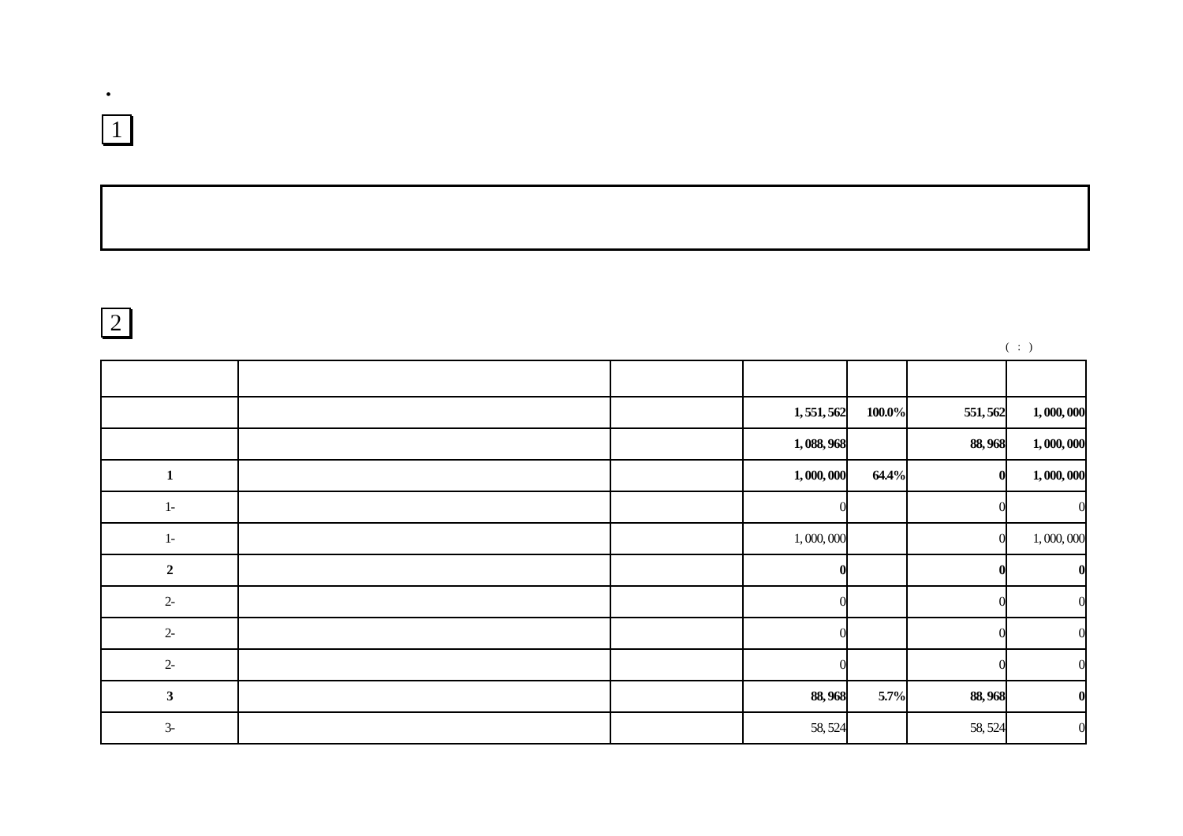•
1
2
( : )
| | | | 1, 551, 562 | 100.0% | 551, 562 | 1, 000, 000 |
| | | | 1, 088, 968 | | 88, 968 | 1, 000, 000 |
| 1 | | | 1, 000, 000 | 64.4% | 0 | 1, 000, 000 |
| 1- | | | 0 | | 0 | 0 |
| 1- | | | 1, 000, 000 | | 0 | 1, 000, 000 |
| 2 | | | 0 | | 0 | 0 |
| 2- | | | 0 | | 0 | 0 |
| 2- | | | 0 | | 0 | 0 |
| 2- | | | 0 | | 0 | 0 |
| 3 | | | 88, 968 | 5.7% | 88, 968 | 0 |
| 3- | | | 58, 524 | | 58, 524 | 0 |